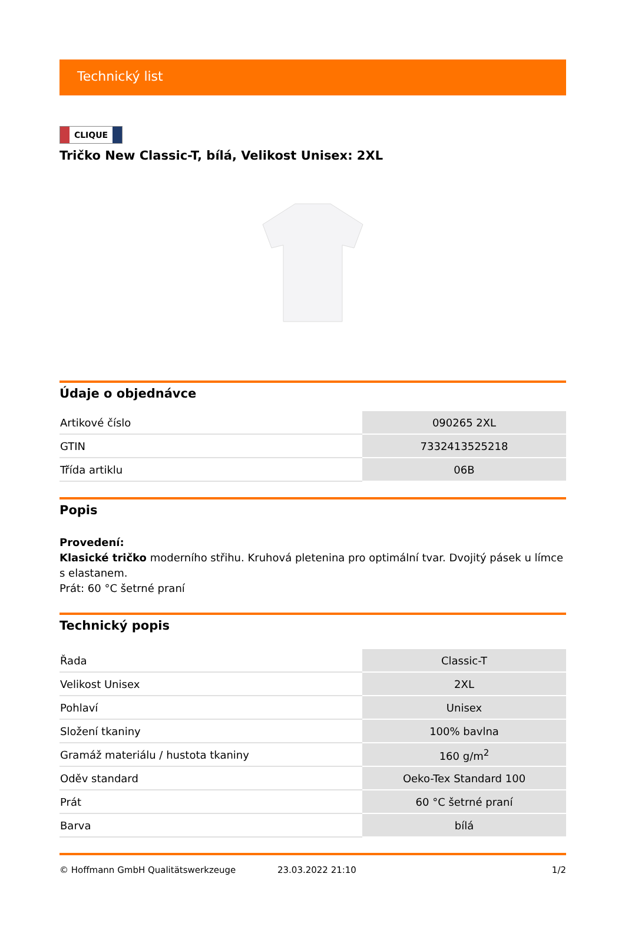Technický list
CLIQUE
Tričko New Classic-T, bílá, Velikost Unisex: 2XL
Údaje o objednávce
| Artikové číslo | 090265 2XL |
| GTIN | 7332413525218 |
| Třída artiklu | 06B |
Popis
Provedení:
Klasické tričko moderního střihu. Kruhová pletenina pro optimální tvar. Dvojitý pásek u límce s elastanem.
Prát: 60 °C šetrné praní
Technický popis
| Řada | Classic-T |
| Velikost Unisex | 2XL |
| Pohlaví | Unisex |
| Složení tkaniny | 100% bavlna |
| Gramáž materiálu / hustota tkaniny | 160 g/m<sup>2</sup> |
| Oděv standard | Oeko-Tex Standard 100 |
| Prát | 60 °C šetrné praní |
| Barva | bílá |
© Hoffmann GmbH Qualitätswerkzeuge 23.03.2022 21:10 1/2